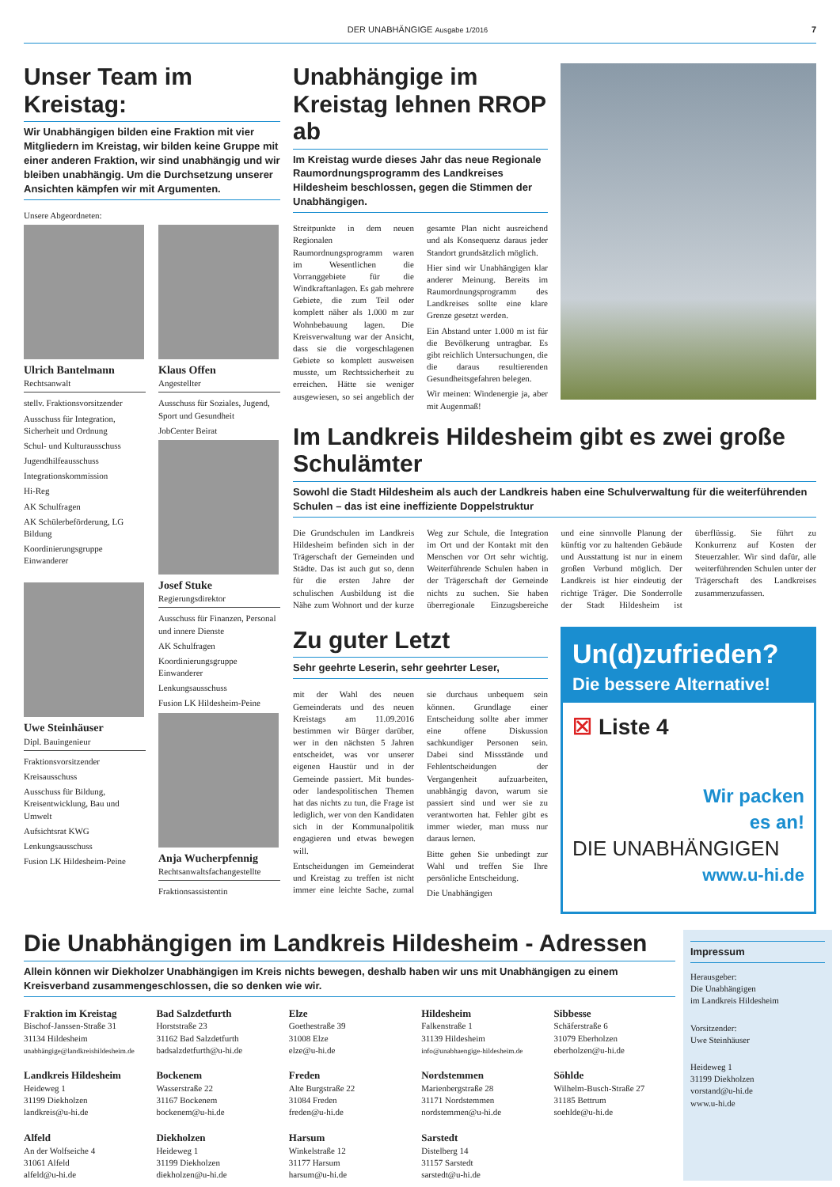DER UNABHÄNGIGE Ausgabe 1/2016 7
Unser Team im Kreistag:
Wir Unabhängigen bilden eine Fraktion mit vier Mitgliedern im Kreistag, wir bilden keine Gruppe mit einer anderen Fraktion, wir sind unabhängig und wir bleiben unabhängig. Um die Durchsetzung unserer Ansichten kämpfen wir mit Argumenten.
Unsere Abgeordneten:
Ulrich Bantelmann
Rechtsanwalt
stellv. Fraktionsvorsitzender
Ausschuss für Integration, Sicherheit und Ordnung
Schul- und Kulturausschuss
Jugendhilfeausschuss
Integrationskommission
Hi-Reg
AK Schulfragen
AK Schülerbeförderung, LG Bildung
Koordinierungsgruppe Einwanderer
Uwe Steinhäuser
Dipl. Bauingenieur
Fraktionsvorsitzender
Kreisausschuss
Ausschuss für Bildung, Kreisentwicklung, Bau und Umwelt
Aufsichtsrat KWG
Lenkungsausschuss
Fusion LK Hildesheim-Peine
Klaus Offen
Angestellter
Ausschuss für Soziales, Jugend, Sport und Gesundheit
JobCenter Beirat
Josef Stuke
Regierungsdirektor
Ausschuss für Finanzen, Personal und innere Dienste
AK Schulfragen
Koordinierungsgruppe Einwanderer
Lenkungsausschuss
Fusion LK Hildesheim-Peine
Anja Wucherpfennig
Rechtsanwaltsfachangestellte
Fraktionsassistentin
Unabhängige im Kreistag lehnen RROP ab
Im Kreistag wurde dieses Jahr das neue Regionale Raumordnungsprogramm des Landkreises Hildesheim beschlossen, gegen die Stimmen der Unabhängigen.
Streitpunkte in dem neuen Regionalen Raumordnungsprogramm waren im Wesentlichen die Vorranggebiete für die Windkraftanlagen. Es gab mehrere Gebiete, die zum Teil oder komplett näher als 1.000 m zur Wohnbebauung lagen. Die Kreisverwaltung war der Ansicht, dass sie die vorgeschlagenen Gebiete so komplett ausweisen musste, um Rechtssicherheit zu erreichen. Hätte sie weniger ausgewiesen, so sei angeblich der gesamte Plan nicht ausreichend und als Konsequenz daraus jeder Standort grundsätzlich möglich.
Hier sind wir Unabhängigen klar anderer Meinung. Bereits im Raumordnungsprogramm des Landkreises sollte eine klare Grenze gesetzt werden.
Ein Abstand unter 1.000 m ist für die Bevölkerung untragbar. Es gibt reichlich Untersuchungen, die die daraus resultierenden Gesundheitsgefahren belegen.
Wir meinen: Windenergie ja, aber mit Augenmaß!
Im Landkreis Hildesheim gibt es zwei große Schulämter
Sowohl die Stadt Hildesheim als auch der Landkreis haben eine Schulverwaltung für die weiterführenden Schulen – das ist eine ineffiziente Doppelstruktur
Die Grundschulen im Landkreis Hildesheim befinden sich in der Trägerschaft der Gemeinden und Städte. Das ist auch gut so, denn für die ersten Jahre der schulischen Ausbildung ist die Nähe zum Wohnort und der kurze Weg zur Schule, die Integration im Ort und der Kontakt mit den Menschen vor Ort sehr wichtig. Weiterführende Schulen haben in der Trägerschaft der Gemeinde nichts zu suchen. Sie haben überregionale Einzugsbereiche und eine sinnvolle Planung der künftig vor zu haltenden Gebäude und Ausstattung ist nur in einem großen Verbund möglich. Der Landkreis ist hier eindeutig der richtige Träger. Die Sonderrolle der Stadt Hildesheim ist überflüssig. Sie führt zu Konkurrenz auf Kosten der Steuerzahler. Wir sind dafür, alle weiterführenden Schulen unter der Trägerschaft des Landkreises zusammenzufassen.
Zu guter Letzt
Sehr geehrte Leserin, sehr geehrter Leser,
mit der Wahl des neuen Gemeinderats und des neuen Kreistags am 11.09.2016 bestimmen wir Bürger darüber, wer in den nächsten 5 Jahren entscheidet, was vor unserer eigenen Haustür und in der Gemeinde passiert. Mit bundes- oder landespolitischen Themen hat das nichts zu tun, die Frage ist lediglich, wer von den Kandidaten sich in der Kommunalpolitik engagieren und etwas bewegen will.
Entscheidungen im Gemeinderat und Kreistag zu treffen ist nicht immer eine leichte Sache, zumal sie durchaus unbequem sein können. Grundlage einer Entscheidung sollte aber immer eine offene Diskussion sachkundiger Personen sein. Dabei sind Missstände und Fehlentscheidungen der Vergangenheit aufzuarbeiten, unabhängig davon, warum sie passiert sind und wer sie zu verantworten hat. Fehler gibt es immer wieder, man muss nur daraus lernen.
Bitte gehen Sie unbedingt zur Wahl und treffen Sie Ihre persönliche Entscheidung.
Die Unabhängigen
Un(d)zufrieden?
Die bessere Alternative!
☒ Liste 4
Wir packen
es an!
DIE UNABHÄNGIGEN
www.u-hi.de
Die Unabhängigen im Landkreis Hildesheim - Adressen
Allein können wir Diekholzer Unabhängigen im Kreis nichts bewegen, deshalb haben wir uns mit Unabhängigen zu einem Kreisverband zusammengeschlossen, die so denken wie wir.
Fraktion im Kreistag
Bischof-Janssen-Straße 31
31134 Hildesheim
unabhängige@landkreishildesheim.de
Landkreis Hildesheim
Heideweg 1
31199 Diekholzen
landkreis@u-hi.de
Alfeld
An der Wolfseiche 4
31061 Alfeld
alfeld@u-hi.de
Bad Salzdetfurth
Horststraße 23
31162 Bad Salzdetfurth
badsalzdetfurth@u-hi.de
Bockenem
Wasserstraße 22
31167 Bockenem
bockenem@u-hi.de
Diekholzen
Heideweg 1
31199 Diekholzen
diekholzen@u-hi.de
Elze
Goethestraße 39
31008 Elze
elze@u-hi.de
Freden
Alte Burgstraße 22
31084 Freden
freden@u-hi.de
Harsum
Winkelstraße 12
31177 Harsum
harsum@u-hi.de
Hildesheim
Falkenstraße 1
31139 Hildesheim
info@unabhaengige-hildesheim.de
Nordstemmen
Marienbergstraße 28
31171 Nordstemmen
nordstemmen@u-hi.de
Sarstedt
Distelberg 14
31157 Sarstedt
sarstedt@u-hi.de
Sibbesse
Schäferstraße 6
31079 Eberholzen
eberholzen@u-hi.de
Söhlde
Wilhelm-Busch-Straße 27
31185 Bettrum
soehlde@u-hi.de
Impressum
Herausgeber:
Die Unabhängigen
im Landkreis Hildesheim
Vorsitzender:
Uwe Steinhäuser
Heideweg 1
31199 Diekholzen
vorstand@u-hi.de
www.u-hi.de